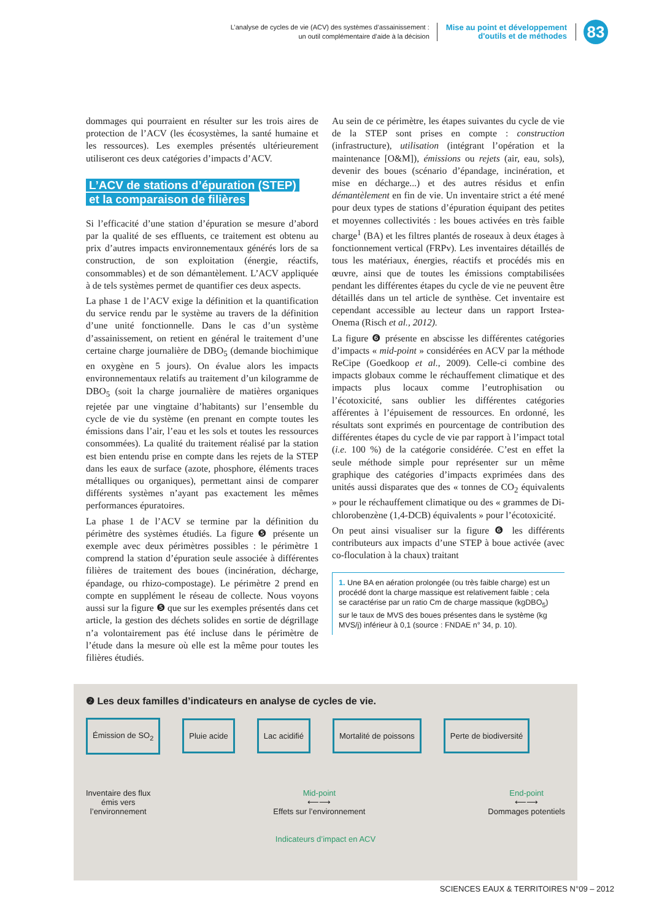L’analyse de cycles de vie (ACV) des systèmes d’assainissement :
un outil complémentaire d’aide à la décision
Mise au point et développement
d'outils et de méthodes
83
dommages qui pourraient en résulter sur les trois aires de protection de l’ACV (les écosystèmes, la santé humaine et les ressources). Les exemples présentés ultérieurement utiliseront ces deux catégories d’impacts d’ACV.
L’ACV de stations d’épuration (STEP)
et la comparaison de filières
Si l’efficacité d’une station d’épuration se mesure d’abord par la qualité de ses effluents, ce traitement est obtenu au prix d’autres impacts environnementaux générés lors de sa construction, de son exploitation (énergie, réactifs, consommables) et de son démantèlement. L’ACV appliquée à de tels systèmes permet de quantifier ces deux aspects.
La phase 1 de l’ACV exige la définition et la quantification du service rendu par le système au travers de la définition d’une unité fonctionnelle. Dans le cas d’un système d’assainissement, on retient en général le traitement d’une certaine charge journalière de DBO<sub>5</sub> (demande biochimique en oxygène en 5 jours). On évalue alors les impacts environnementaux relatifs au traitement d’un kilogramme de DBO<sub>5</sub> (soit la charge journalière de matières organiques rejetée par une vingtaine d’habitants) sur l’ensemble du cycle de vie du système (en prenant en compte toutes les émissions dans l’air, l’eau et les sols et toutes les ressources consommées). La qualité du traitement réalisé par la station est bien entendu prise en compte dans les rejets de la STEP dans les eaux de surface (azote, phosphore, éléments traces métalliques ou organiques), permettant ainsi de comparer différents systèmes n’ayant pas exactement les mêmes performances épuratoires.
La phase 1 de l’ACV se termine par la définition du périmètre des systèmes étudiés. La figure ❺ présente un exemple avec deux périmètres possibles : le périmètre 1 comprend la station d’épuration seule associée à différentes filières de traitement des boues (incinération, décharge, épandage, ou rhizo-compostage). Le périmètre 2 prend en compte en supplément le réseau de collecte. Nous voyons aussi sur la figure ❺ que sur les exemples présentés dans cet article, la gestion des déchets solides en sortie de dégrillage n’a volontairement pas été incluse dans le périmètre de l’étude dans la mesure où elle est la même pour toutes les filières étudiés.
Au sein de ce périmètre, les étapes suivantes du cycle de vie de la STEP sont prises en compte : construction (infrastructure), utilisation (intégrant l’opération et la maintenance [O&M]), émissions ou rejets (air, eau, sols), devenir des boues (scénario d’épandage, incinération, et mise en décharge...) et des autres résidus et enfin démantèlement en fin de vie. Un inventaire strict a été mené pour deux types de stations d’épuration équipant des petites et moyennes collectivités : les boues activées en très faible charge<sup>1</sup> (BA) et les filtres plantés de roseaux à deux étages à fonctionnement vertical (FRPv). Les inventaires détaillés de tous les matériaux, énergies, réactifs et procédés mis en œuvre, ainsi que de toutes les émissions comptabilisées pendant les différentes étapes du cycle de vie ne peuvent être détaillés dans un tel article de synthèse. Cet inventaire est cependant accessible au lecteur dans un rapport Irstea-Onema (Risch et al., 2012).
La figure ❻ présente en abscisse les différentes catégories d’impacts « mid-point » considérées en ACV par la méthode ReCipe (Goedkoop et al., 2009). Celle-ci combine des impacts globaux comme le réchauffement climatique et des impacts plus locaux comme l’eutrophisation ou l’écotoxicité, sans oublier les différentes catégories afférentes à l’épuisement de ressources. En ordonné, les résultats sont exprimés en pourcentage de contribution des différentes étapes du cycle de vie par rapport à l’impact total (i.e. 100 %) de la catégorie considérée. C’est en effet la seule méthode simple pour représenter sur un même graphique des catégories d’impacts exprimées dans des unités aussi disparates que des « tonnes de CO<sub>2</sub> équivalents » pour le réchauffement climatique ou des « grammes de Di-chlorobenzène (1,4-DCB) équivalents » pour l’écotoxicité.
On peut ainsi visualiser sur la figure ❻ les différents contributeurs aux impacts d’une STEP à boue activée (avec co-floculation à la chaux) traitant
1. Une BA en aération prolongée (ou très faible charge) est un procédé dont la charge massique est relativement faible ; cela se caractérise par un ratio Cm de charge massique (kgDBO<sub>5</sub>) sur le taux de MVS des boues présentes dans le système (kg MVS/j) inférieur à 0,1 (source : FNDAE n° 34, p. 10).
❷ Les deux familles d’indicateurs en analyse de cycles de vie.
Émission de SO<sub>2</sub> Pluie acide Lac acidifié Mortalité de poissons Perte de biodiversité
Inventaire des flux
émis vers
l’environnement
Mid-point
⟵⟶
Effets sur l’environnement
End-point
⟵⟶
Dommages potentiels
Indicateurs d’impact en ACV
SCIENCES EAUX & TERRITOIRES N°09 – 2012